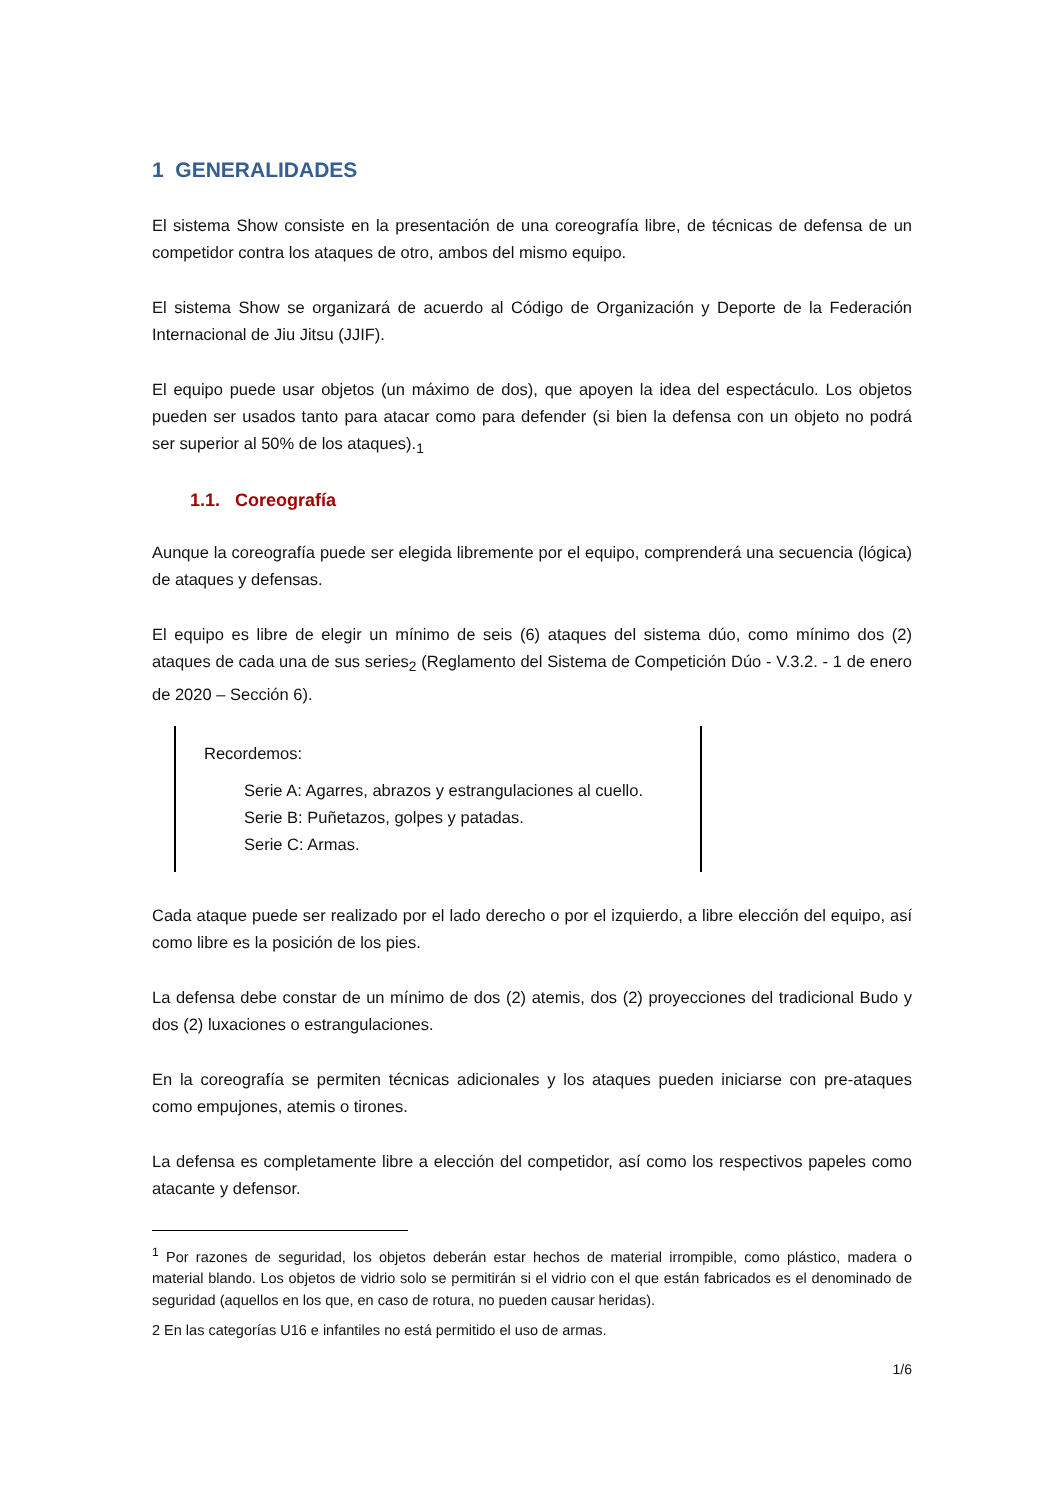1 GENERALIDADES
El sistema Show consiste en la presentación de una coreografía libre, de técnicas de defensa de un competidor contra los ataques de otro, ambos del mismo equipo.
El sistema Show se organizará de acuerdo al Código de Organización y Deporte de la Federación Internacional de Jiu Jitsu (JJIF).
El equipo puede usar objetos (un máximo de dos), que apoyen la idea del espectáculo. Los objetos pueden ser usados tanto para atacar como para defender (si bien la defensa con un objeto no podrá ser superior al 50% de los ataques).<sub>1</sub>
1.1. Coreografía
Aunque la coreografía puede ser elegida libremente por el equipo, comprenderá una secuencia (lógica) de ataques y defensas.
El equipo es libre de elegir un mínimo de seis (6) ataques del sistema dúo, como mínimo dos (2) ataques de cada una de sus series<sub>2</sub> (Reglamento del Sistema de Competición Dúo - V.3.2. - 1 de enero de 2020 – Sección 6).
Recordemos:
Serie A: Agarres, abrazos y estrangulaciones al cuello.
Serie B: Puñetazos, golpes y patadas.
Serie C: Armas.
Cada ataque puede ser realizado por el lado derecho o por el izquierdo, a libre elección del equipo, así como libre es la posición de los pies.
La defensa debe constar de un mínimo de dos (2) atemis, dos (2) proyecciones del tradicional Budo y dos (2) luxaciones o estrangulaciones.
En la coreografía se permiten técnicas adicionales y los ataques pueden iniciarse con pre-ataques como empujones, atemis o tirones.
La defensa es completamente libre a elección del competidor, así como los respectivos papeles como atacante y defensor.
<sup>1</sup> Por razones de seguridad, los objetos deberán estar hechos de material irrompible, como plástico, madera o material blando. Los objetos de vidrio solo se permitirán si el vidrio con el que están fabricados es el denominado de seguridad (aquellos en los que, en caso de rotura, no pueden causar heridas).
2 En las categorías U16 e infantiles no está permitido el uso de armas.
1/6